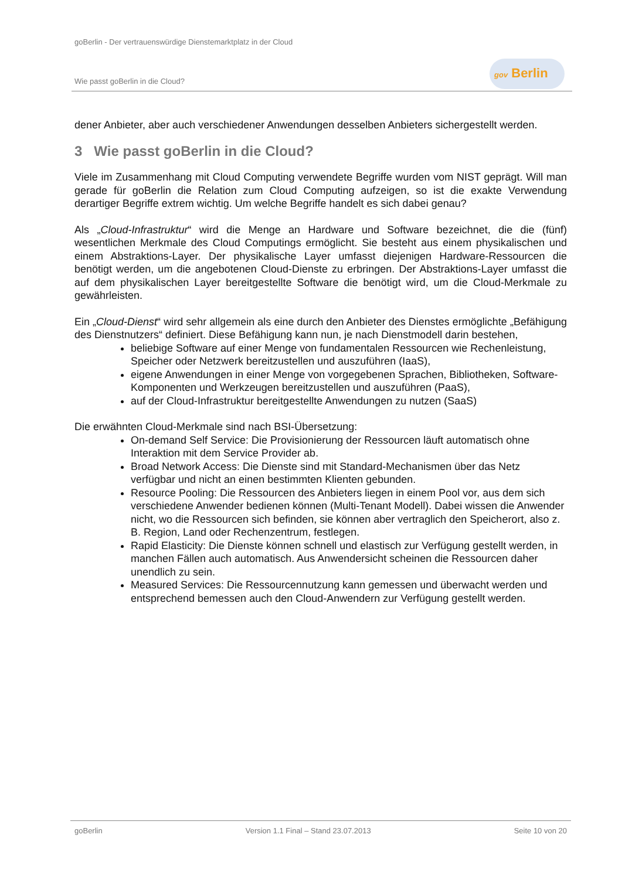goBerlin - Der vertrauenswürdige Dienstemarktplatz in der Cloud
Wie passt goBerlin in die Cloud?
gov Berlin
dener Anbieter, aber auch verschiedener Anwendungen desselben Anbieters sichergestellt werden.
3 Wie passt goBerlin in die Cloud?
Viele im Zusammenhang mit Cloud Computing verwendete Begriffe wurden vom NIST geprägt. Will man gerade für goBerlin die Relation zum Cloud Computing aufzeigen, so ist die exakte Verwendung derartiger Begriffe extrem wichtig. Um welche Begriffe handelt es sich dabei genau?
Als „Cloud-Infrastruktur“ wird die Menge an Hardware und Software bezeichnet, die die (fünf) wesentlichen Merkmale des Cloud Computings ermöglicht. Sie besteht aus einem physikalischen und einem Abstraktions-Layer. Der physikalische Layer umfasst diejenigen Hardware-Ressourcen die benötigt werden, um die angebotenen Cloud-Dienste zu erbringen. Der Abstraktions-Layer umfasst die auf dem physikalischen Layer bereitgestellte Software die benötigt wird, um die Cloud-Merkmale zu gewährleisten.
Ein „Cloud-Dienst“ wird sehr allgemein als eine durch den Anbieter des Dienstes ermöglichte „Befähigung des Dienstnutzers“ definiert. Diese Befähigung kann nun, je nach Dienstmodell darin bestehen,
beliebige Software auf einer Menge von fundamentalen Ressourcen wie Rechenleistung, Speicher oder Netzwerk bereitzustellen und auszuführen (IaaS),
eigene Anwendungen in einer Menge von vorgegebenen Sprachen, Bibliotheken, Software-Komponenten und Werkzeugen bereitzustellen und auszuführen (PaaS),
auf der Cloud-Infrastruktur bereitgestellte Anwendungen zu nutzen (SaaS)
Die erwähnten Cloud-Merkmale sind nach BSI-Übersetzung:
On-demand Self Service: Die Provisionierung der Ressourcen läuft automatisch ohne Interaktion mit dem Service Provider ab.
Broad Network Access: Die Dienste sind mit Standard-Mechanismen über das Netz verfügbar und nicht an einen bestimmten Klienten gebunden.
Resource Pooling: Die Ressourcen des Anbieters liegen in einem Pool vor, aus dem sich verschiedene Anwender bedienen können (Multi-Tenant Modell). Dabei wissen die Anwender nicht, wo die Ressourcen sich befinden, sie können aber vertraglich den Speicherort, also z. B. Region, Land oder Rechenzentrum, festlegen.
Rapid Elasticity: Die Dienste können schnell und elastisch zur Verfügung gestellt werden, in manchen Fällen auch automatisch. Aus Anwendersicht scheinen die Ressourcen daher unendlich zu sein.
Measured Services: Die Ressourcennutzung kann gemessen und überwacht werden und entsprechend bemessen auch den Cloud-Anwendern zur Verfügung gestellt werden.
goBerlin Version 1.1 Final – Stand 23.07.2013 Seite 10 von 20